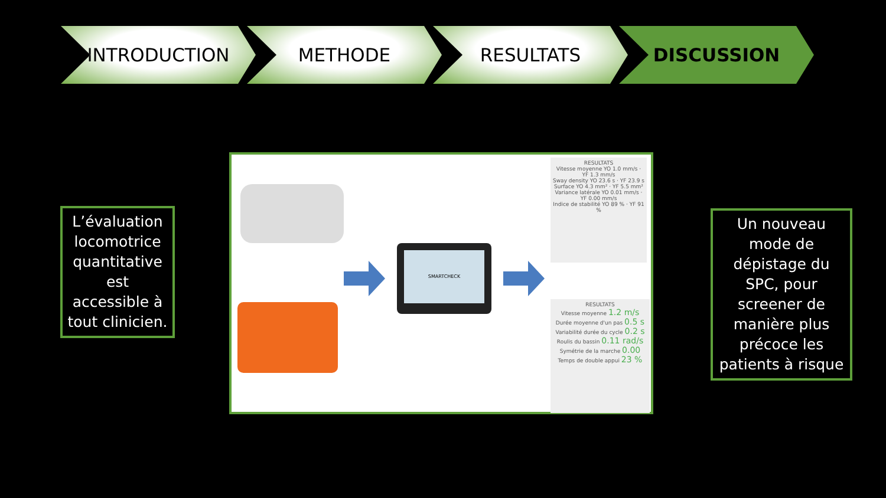INTRODUCTION METHODE RESULTATS DISCUSSION
L’évaluation locomotrice quantitative est accessible à tout clinicien.
SMARTCHECK
RESULTATS
Vitesse moyenne YO 1.0 mm/s · YF 1.3 mm/s
Sway density YO 23.6 s · YF 23.9 s
Surface YO 4.3 mm² · YF 5.5 mm²
Variance latérale YO 0.01 mm/s · YF 0.00 mm/s
Indice de stabilité YO 89 % · YF 91 %
RESULTATS
Vitesse moyenne 1.2 m/s
Durée moyenne d'un pas 0.5 s
Variabilité durée du cycle 0.2 s
Roulis du bassin 0.11 rad/s
Symétrie de la marche 0.00
Temps de double appui 23 %
Un nouveau mode de dépistage du SPC, pour screener de manière plus précoce les patients à risque